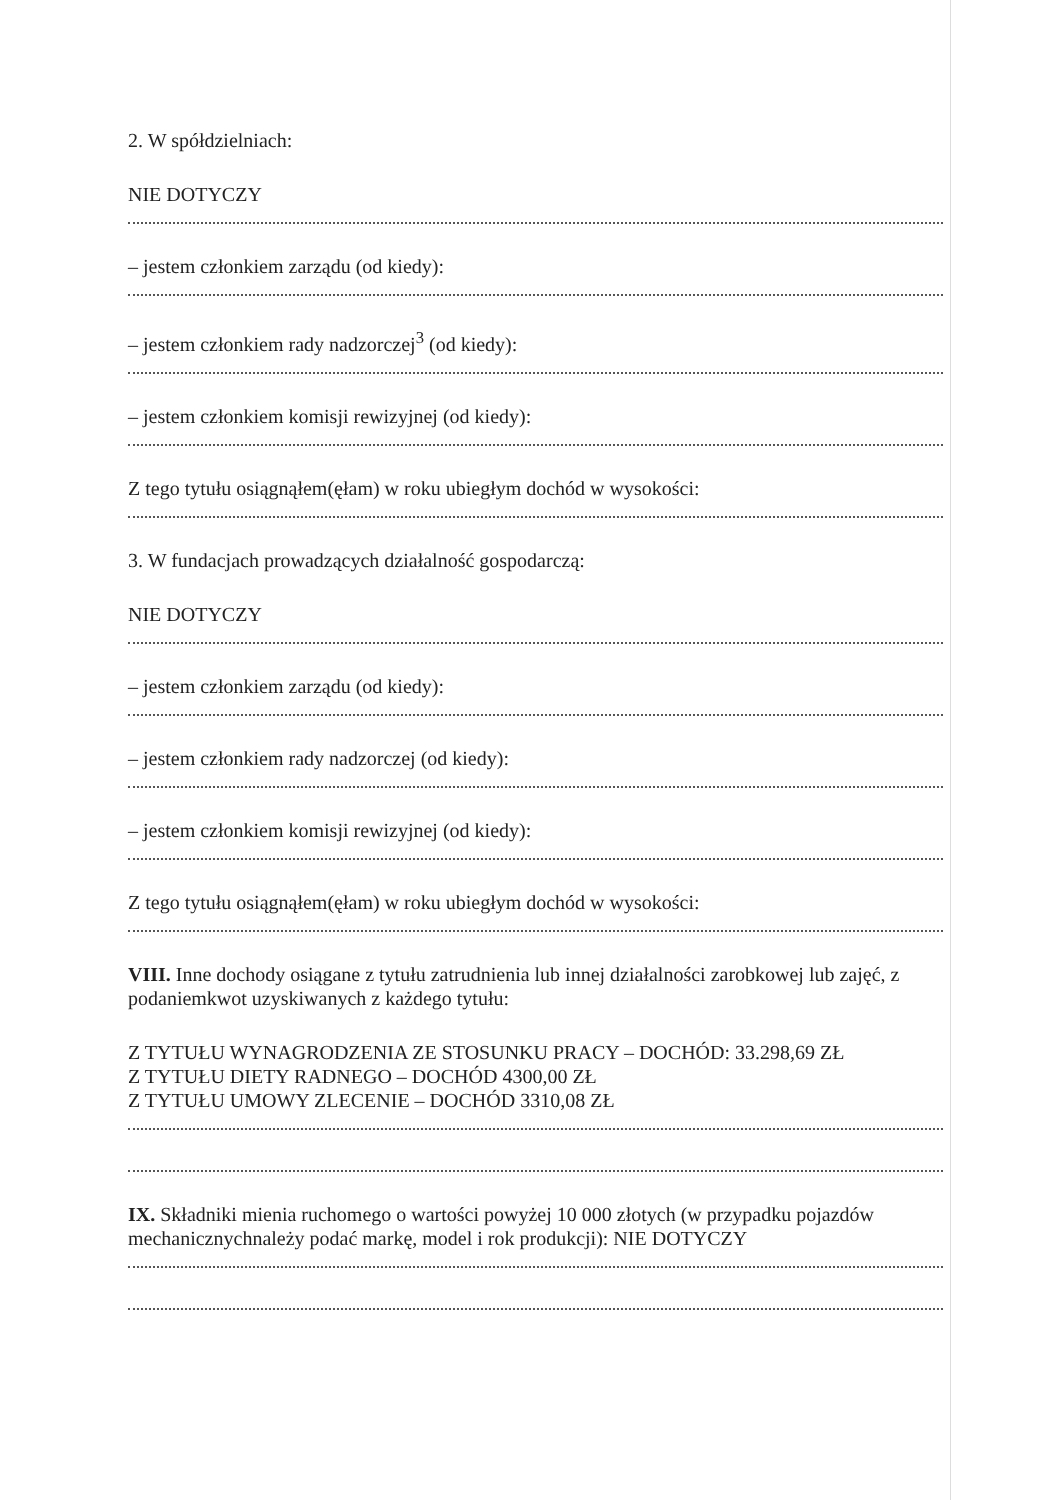2. W spółdzielniach:
NIE DOTYCZY
– jestem członkiem zarządu (od kiedy):
– jestem członkiem rady nadzorczej<sup>3</sup> (od kiedy):
– jestem członkiem komisji rewizyjnej (od kiedy):
Z tego tytułu osiągnąłem(ęłam) w roku ubiegłym dochód w wysokości:
3. W fundacjach prowadzących działalność gospodarczą:
NIE DOTYCZY
– jestem członkiem zarządu (od kiedy):
– jestem członkiem rady nadzorczej (od kiedy):
– jestem członkiem komisji rewizyjnej (od kiedy):
Z tego tytułu osiągnąłem(ęłam) w roku ubiegłym dochód w wysokości:
VIII. Inne dochody osiągane z tytułu zatrudnienia lub innej działalności zarobkowej lub zajęć, z podaniemkwot uzyskiwanych z każdego tytułu:
Z TYTUŁU WYNAGRODZENIA ZE STOSUNKU PRACY – DOCHÓD: 33.298,69 ZŁ
Z TYTUŁU DIETY RADNEGO – DOCHÓD 4300,00 ZŁ
Z TYTUŁU UMOWY ZLECENIE – DOCHÓD 3310,08 ZŁ
IX. Składniki mienia ruchomego o wartości powyżej 10 000 złotych (w przypadku pojazdów mechanicznychnależy podać markę, model i rok produkcji): NIE DOTYCZY